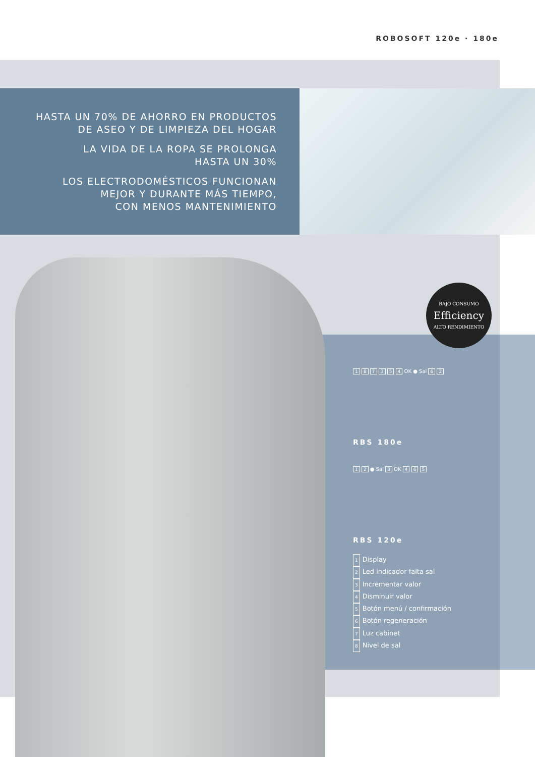ROBOSOFT 120e · 180e
HASTA UN 70% DE AHORRO EN PRODUCTOS
DE ASEO Y DE LIMPIEZA DEL HOGAR
LA VIDA DE LA ROPA SE PROLONGA
HASTA UN 30%
LOS ELECTRODOMÉSTICOS FUNCIONAN
MEJOR Y DURANTE MÁS TIEMPO,
CON MENOS MANTENIMIENTO
BAJO CONSUMO
Efficiency
ALTO RENDIMIENTO
1 8 7 3 5 4 OK ● Sal 6 2
RBS 180e
1 2 ● Sal 3 OK 4 6 5
RBS 120e
1 Display
2 Led indicador falta sal
3 Incrementar valor
4 Disminuir valor
5 Botón menú / confirmación
6 Botón regeneración
7 Luz cabinet
8 Nivel de sal